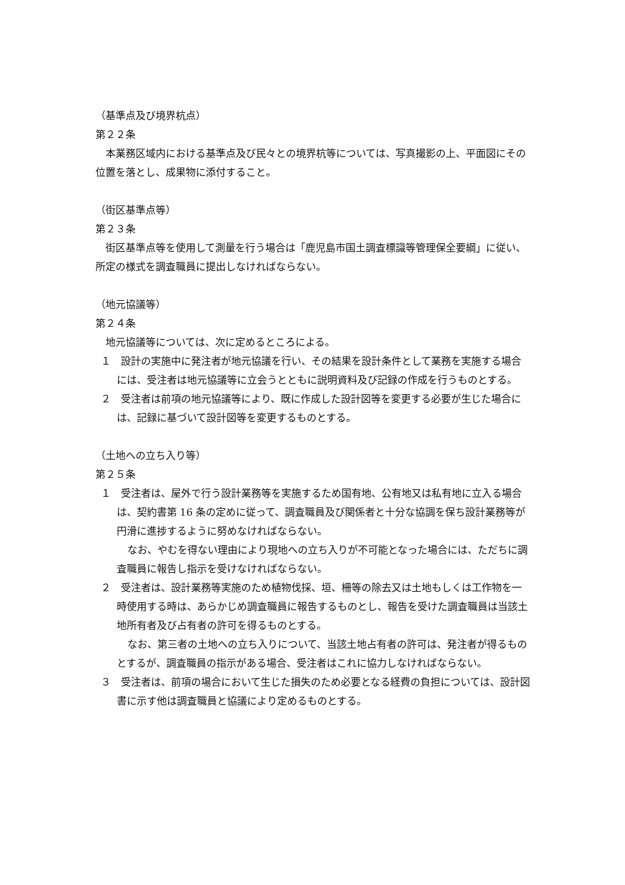（基準点及び境界杭点）
第２２条
本業務区域内における基準点及び民々との境界杭等については、写真撮影の上、平面図にその位置を落とし、成果物に添付すること。
（街区基準点等）
第２３条
街区基準点等を使用して測量を行う場合は「鹿児島市国土調査標識等管理保全要綱」に従い、所定の様式を調査職員に提出しなければならない。
（地元協議等）
第２４条
地元協議等については、次に定めるところによる。
１　設計の実施中に発注者が地元協議を行い、その結果を設計条件として業務を実施する場合には、受注者は地元協議等に立会うとともに説明資料及び記録の作成を行うものとする。
２　受注者は前項の地元協議等により、既に作成した設計図等を変更する必要が生じた場合には、記録に基づいて設計図等を変更するものとする。
（土地への立ち入り等）
第２５条
１　受注者は、屋外で行う設計業務等を実施するため国有地、公有地又は私有地に立入る場合は、契約書第 16 条の定めに従って、調査職員及び関係者と十分な協調を保ち設計業務等が円滑に進捗するように努めなければならない。
なお、やむを得ない理由により現地への立ち入りが不可能となった場合には、ただちに調査職員に報告し指示を受けなければならない。
２　受注者は、設計業務等実施のため植物伐採、垣、柵等の除去又は土地もしくは工作物を一時使用する時は、あらかじめ調査職員に報告するものとし、報告を受けた調査職員は当該土地所有者及び占有者の許可を得るものとする。
なお、第三者の土地への立ち入りについて、当該土地占有者の許可は、発注者が得るものとするが、調査職員の指示がある場合、受注者はこれに協力しなければならない。
３　受注者は、前項の場合において生じた損失のため必要となる経費の負担については、設計図書に示す他は調査職員と協議により定めるものとする。